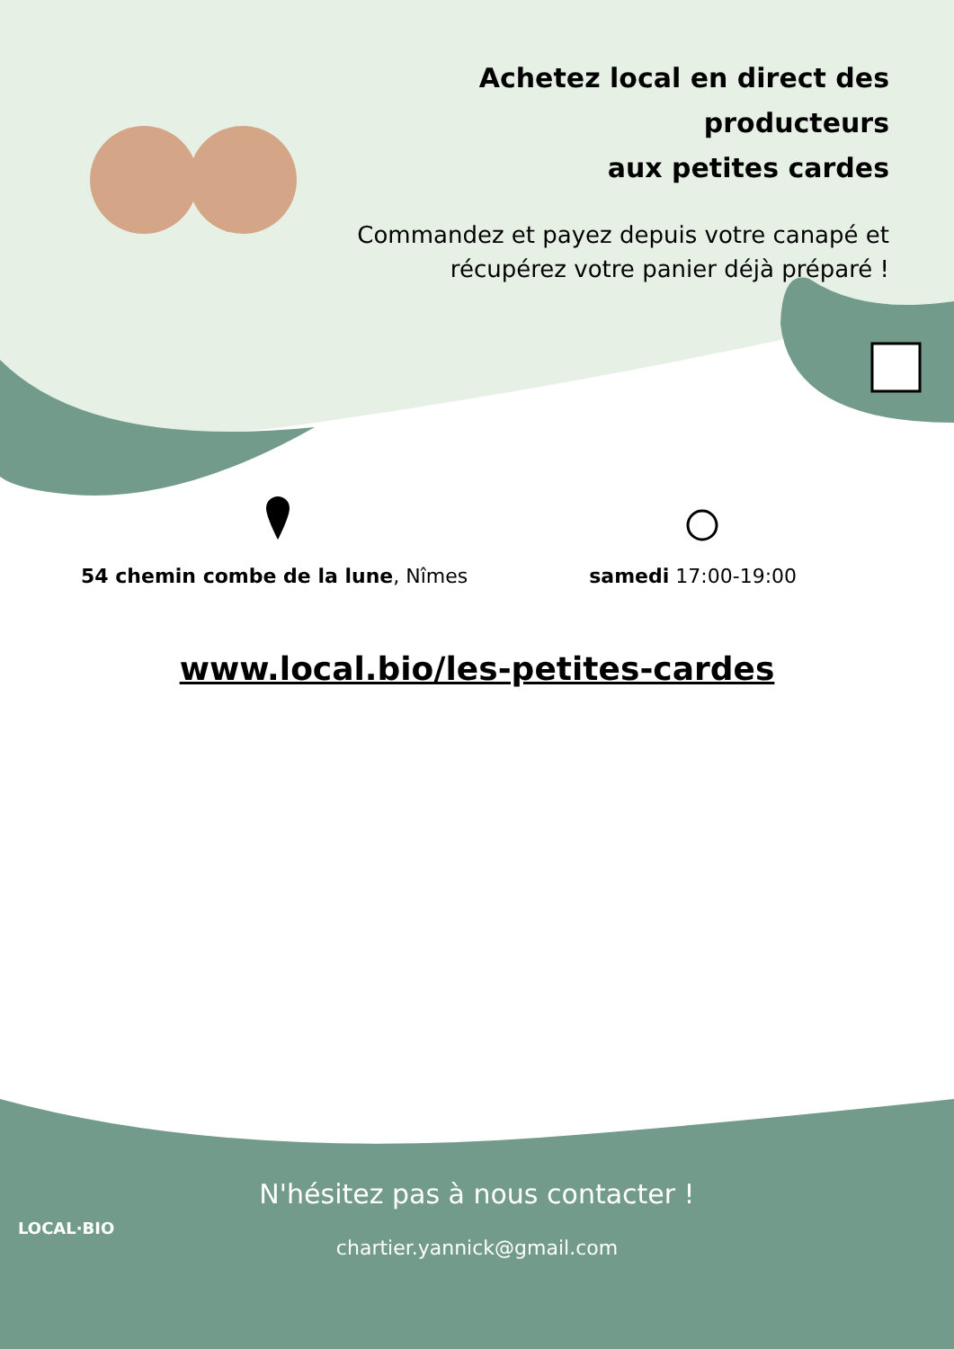Achetez local en direct des producteurs
aux petites cardes
Commandez et payez depuis votre canapé et récupérez votre panier déjà préparé !
54 chemin combe de la lune, Nîmes
samedi 17:00-19:00
www.local.bio/les-petites-cardes
N'hésitez pas à nous contacter !
chartier.yannick@gmail.com
LOCAL·BIO